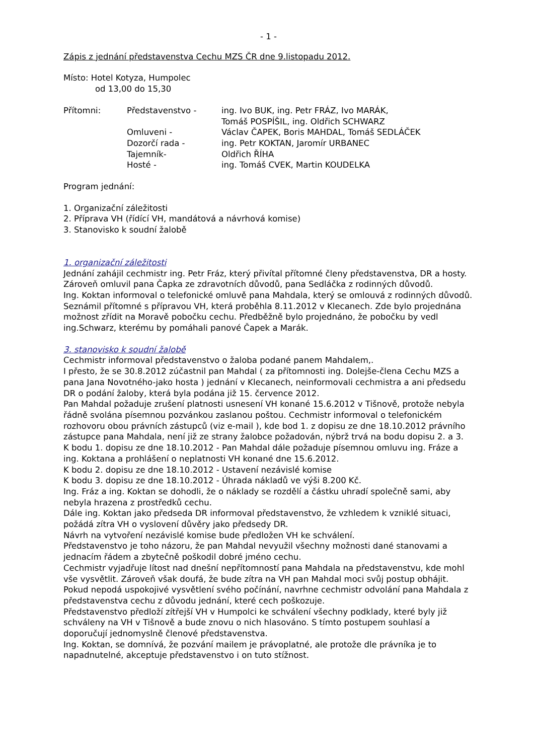- 1 -
Zápis z jednání představenstva Cechu MZS ČR dne 9.listopadu 2012.
Místo: Hotel Kotyza, Humpolec
od 13,00 do 15,30
| Přítomni: | Představenstvo - | ing. Ivo BUK, ing. Petr FRÁZ, Ivo MARÁK, Tomáš POSPÍŠIL, ing. Oldřich SCHWARZ |
| | Omluveni - | Václav ČAPEK, Boris MAHDAL, Tomáš SEDLÁČEK |
| | Dozorčí rada - | ing. Petr KOKTAN, Jaromír URBANEC |
| | Tajemník- | Oldřich ŘÍHA |
| | Hosté - | ing. Tomáš CVEK, Martin KOUDELKA |
Program jednání:
1. Organizační záležitosti
2. Příprava VH (řídící VH, mandátová a návrhová komise)
3. Stanovisko k soudní žalobě
1. organizační záležitosti
Jednání zahájil cechmistr ing. Petr Fráz, který přivítal přítomné členy představenstva, DR a hosty. Zároveň omluvil pana Čapka ze zdravotních důvodů, pana Sedláčka z rodinných důvodů.
Ing. Koktan informoval o telefonické omluvě pana Mahdala, který se omlouvá z rodinných důvodů.
Seznámil přítomné s přípravou VH, která proběhla 8.11.2012 v Klecanech. Zde bylo projednána možnost zřídit na Moravě pobočku cechu. Předběžně bylo projednáno, že pobočku by vedl ing.Schwarz, kterému by pomáhali panové Čapek a Marák.
3. stanovisko k soudní žalobě
Cechmistr informoval představenstvo o žaloba podané panem Mahdalem,.
I přesto, že se 30.8.2012 zúčastnil pan Mahdal ( za přítomnosti ing. Dolejše-člena Cechu MZS a pana Jana Novotného-jako hosta ) jednání v Klecanech, neinformovali cechmistra a ani předsedu DR o podání žaloby, která byla podána již 15. července 2012.
Pan Mahdal požaduje zrušení platnosti usnesení VH konané 15.6.2012 v Tišnově, protože nebyla řádně svolána písemnou pozvánkou zaslanou poštou. Cechmistr informoval o telefonickém rozhovoru obou právních zástupců (viz e-mail ), kde bod 1. z dopisu ze dne 18.10.2012 právního zástupce pana Mahdala, není již ze strany žalobce požadován, nýbrž trvá na bodu dopisu 2. a 3.
K bodu 1. dopisu ze dne 18.10.2012 - Pan Mahdal dále požaduje písemnou omluvu ing. Fráze a ing. Koktana a prohlášení o neplatnosti VH konané dne 15.6.2012.
K bodu 2. dopisu ze dne 18.10.2012 - Ustavení nezávislé komise
K bodu 3. dopisu ze dne 18.10.2012 - Úhrada nákladů ve výši 8.200 Kč.
Ing. Fráz a ing. Koktan se dohodli, že o náklady se rozdělí a částku uhradí společně sami, aby nebyla hrazena z prostředků cechu.
Dále ing. Koktan jako předseda DR informoval představenstvo, že vzhledem k vzniklé situaci, požádá zítra VH o vyslovení důvěry jako předsedy DR.
Návrh na vytvoření nezávislé komise bude předložen VH ke schválení.
Představenstvo je toho názoru, že pan Mahdal nevyužil všechny možnosti dané stanovami a jednacím řádem a zbytečně poškodil dobré jméno cechu.
Cechmistr vyjadřuje lítost nad dnešní nepřítomností pana Mahdala na představenstvu, kde mohl vše vysvětlit. Zároveň však doufá, že bude zítra na VH pan Mahdal moci svůj postup obhájit. Pokud nepodá uspokojivé vysvětlení svého počínání, navrhne cechmistr odvolání pana Mahdala z představenstva cechu z důvodu jednání, které cech poškozuje.
Představenstvo předloží zítřejší VH v Humpolci ke schválení všechny podklady, které byly již schváleny na VH v Tišnově a bude znovu o nich hlasováno. S tímto postupem souhlasí a doporučují jednomyslně členové představenstva.
Ing. Koktan, se domnívá, že pozvání mailem je právoplatné, ale protože dle právníka je to napadnutelné, akceptuje představenstvo i on tuto stížnost.